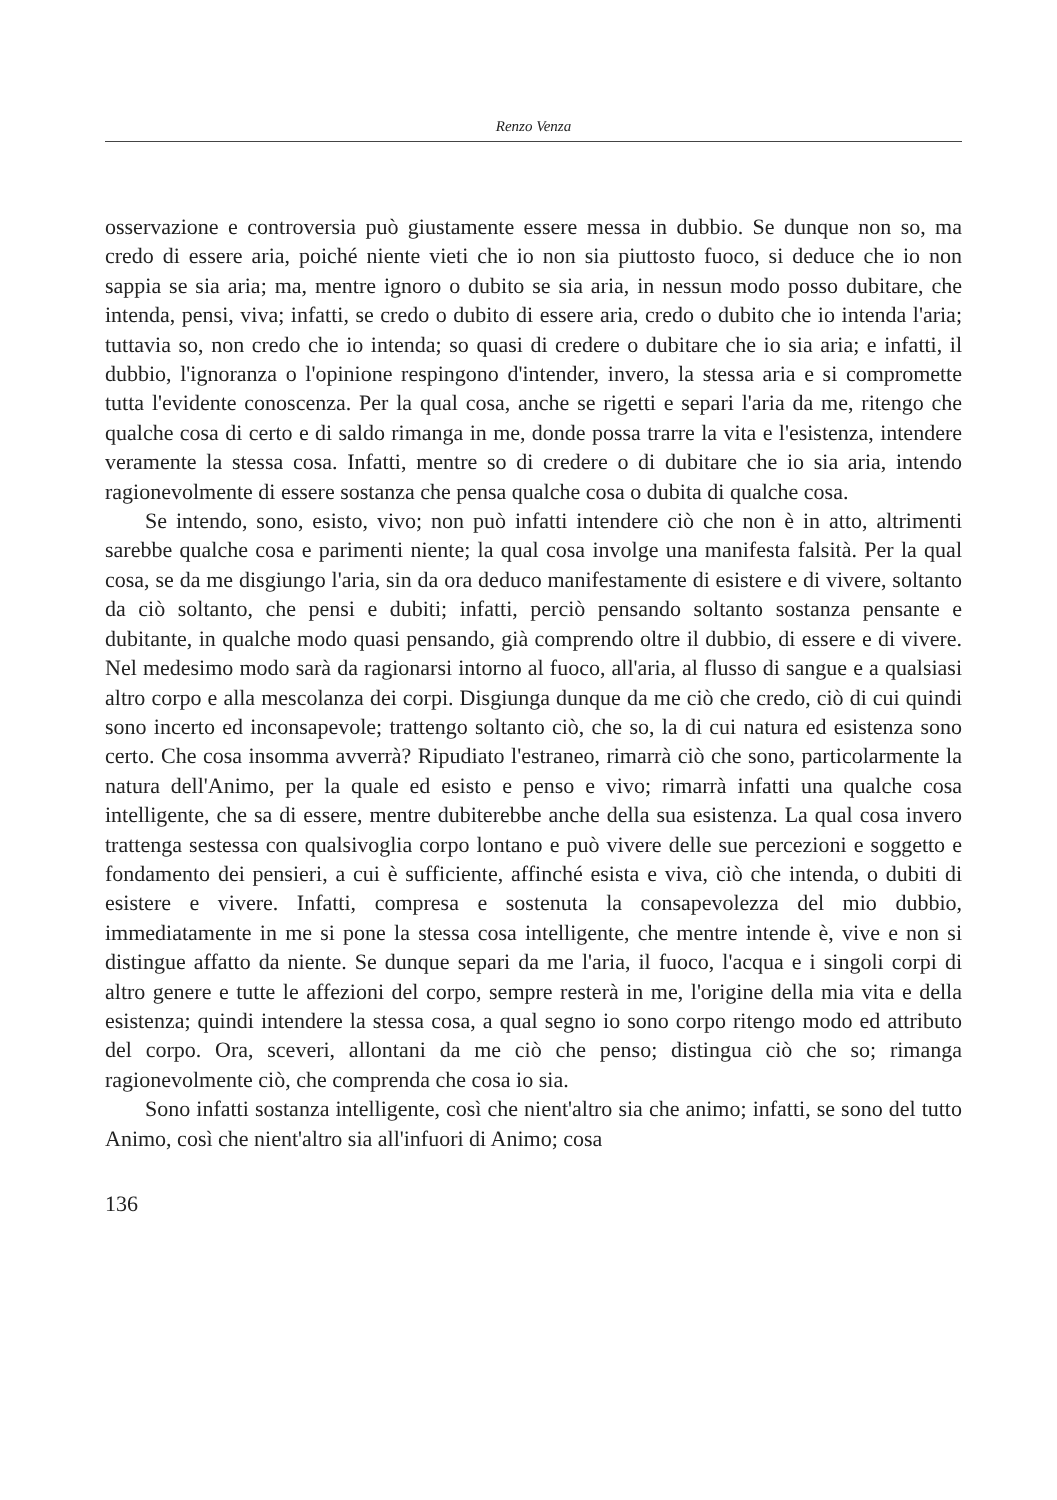Renzo Venza
osservazione e controversia può giustamente essere messa in dubbio. Se dunque non so, ma credo di essere aria, poiché niente vieti che io non sia piuttosto fuoco, si deduce che io non sappia se sia aria; ma, mentre ignoro o dubito se sia aria, in nessun modo posso dubitare, che intenda, pensi, viva; infatti, se credo o dubito di essere aria, credo o dubito che io intenda l'aria; tuttavia so, non credo che io intenda; so quasi di credere o dubitare che io sia aria; e infatti, il dubbio, l'ignoranza o l'opinione respingono d'intender, invero, la stessa aria e si compromette tutta l'evidente conoscenza. Per la qual cosa, anche se rigetti e separi l'aria da me, ritengo che qualche cosa di certo e di saldo rimanga in me, donde possa trarre la vita e l'esistenza, intendere veramente la stessa cosa. Infatti, mentre so di credere o di dubitare che io sia aria, intendo ragionevolmente di essere sostanza che pensa qualche cosa o dubita di qualche cosa.
Se intendo, sono, esisto, vivo; non può infatti intendere ciò che non è in atto, altrimenti sarebbe qualche cosa e parimenti niente; la qual cosa involge una manifesta falsità. Per la qual cosa, se da me disgiungo l'aria, sin da ora deduco manifestamente di esistere e di vivere, soltanto da ciò soltanto, che pensi e dubiti; infatti, perciò pensando soltanto sostanza pensante e dubitante, in qualche modo quasi pensando, già comprendo oltre il dubbio, di essere e di vivere. Nel medesimo modo sarà da ragionarsi intorno al fuoco, all'aria, al flusso di sangue e a qualsiasi altro corpo e alla mescolanza dei corpi. Disgiunga dunque da me ciò che credo, ciò di cui quindi sono incerto ed inconsapevole; trattengo soltanto ciò, che so, la di cui natura ed esistenza sono certo. Che cosa insomma avverrà? Ripudiato l'estraneo, rimarrà ciò che sono, particolarmente la natura dell'Animo, per la quale ed esisto e penso e vivo; rimarrà infatti una qualche cosa intelligente, che sa di essere, mentre dubiterebbe anche della sua esistenza. La qual cosa invero trattenga sestessa con qualsivoglia corpo lontano e può vivere delle sue percezioni e soggetto e fondamento dei pensieri, a cui è sufficiente, affinché esista e viva, ciò che intenda, o dubiti di esistere e vivere. Infatti, compresa e sostenuta la consapevolezza del mio dubbio, immediatamente in me si pone la stessa cosa intelligente, che mentre intende è, vive e non si distingue affatto da niente. Se dunque separi da me l'aria, il fuoco, l'acqua e i singoli corpi di altro genere e tutte le affezioni del corpo, sempre resterà in me, l'origine della mia vita e della esistenza; quindi intendere la stessa cosa, a qual segno io sono corpo ritengo modo ed attributo del corpo. Ora, sceveri, allontani da me ciò che penso; distingua ciò che so; rimanga ragionevolmente ciò, che comprenda che cosa io sia.
Sono infatti sostanza intelligente, così che nient'altro sia che animo; infatti, se sono del tutto Animo, così che nient'altro sia all'infuori di Animo; cosa
136